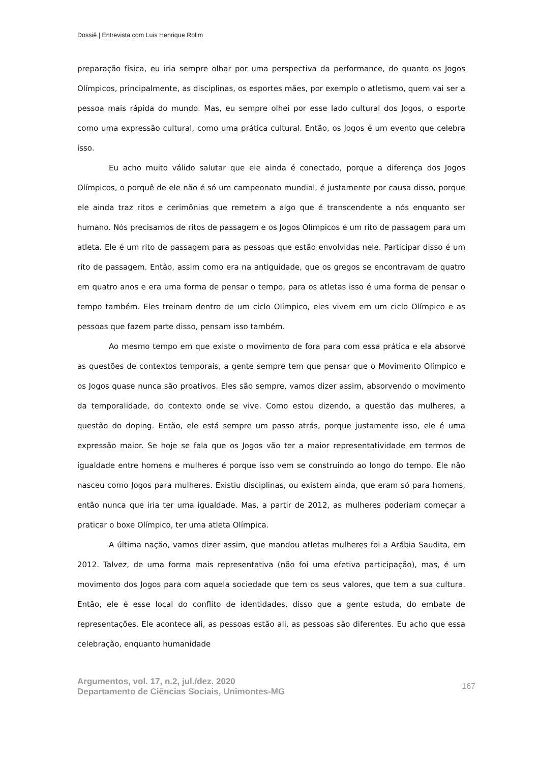Dossiê | Entrevista com Luis Henrique Rolim
preparação física, eu iria sempre olhar por uma perspectiva da performance, do quanto os Jogos Olímpicos, principalmente, as disciplinas, os esportes mães, por exemplo o atletismo, quem vai ser a pessoa mais rápida do mundo. Mas, eu sempre olhei por esse lado cultural dos Jogos, o esporte como uma expressão cultural, como uma prática cultural. Então, os Jogos é um evento que celebra isso.
Eu acho muito válido salutar que ele ainda é conectado, porque a diferença dos Jogos Olímpicos, o porquê de ele não é só um campeonato mundial, é justamente por causa disso, porque ele ainda traz ritos e cerimônias que remetem a algo que é transcendente a nós enquanto ser humano. Nós precisamos de ritos de passagem e os Jogos Olímpicos é um rito de passagem para um atleta. Ele é um rito de passagem para as pessoas que estão envolvidas nele. Participar disso é um rito de passagem. Então, assim como era na antiguidade, que os gregos se encontravam de quatro em quatro anos e era uma forma de pensar o tempo, para os atletas isso é uma forma de pensar o tempo também. Eles treinam dentro de um ciclo Olímpico, eles vivem em um ciclo Olímpico e as pessoas que fazem parte disso, pensam isso também.
Ao mesmo tempo em que existe o movimento de fora para com essa prática e ela absorve as questões de contextos temporais, a gente sempre tem que pensar que o Movimento Olímpico e os Jogos quase nunca são proativos. Eles são sempre, vamos dizer assim, absorvendo o movimento da temporalidade, do contexto onde se vive. Como estou dizendo, a questão das mulheres, a questão do doping. Então, ele está sempre um passo atrás, porque justamente isso, ele é uma expressão maior. Se hoje se fala que os Jogos vão ter a maior representatividade em termos de igualdade entre homens e mulheres é porque isso vem se construindo ao longo do tempo. Ele não nasceu como Jogos para mulheres. Existiu disciplinas, ou existem ainda, que eram só para homens, então nunca que iria ter uma igualdade. Mas, a partir de 2012, as mulheres poderiam começar a praticar o boxe Olímpico, ter uma atleta Olímpica.
A última nação, vamos dizer assim, que mandou atletas mulheres foi a Arábia Saudita, em 2012. Talvez, de uma forma mais representativa (não foi uma efetiva participação), mas, é um movimento dos Jogos para com aquela sociedade que tem os seus valores, que tem a sua cultura. Então, ele é esse local do conflito de identidades, disso que a gente estuda, do embate de representações. Ele acontece ali, as pessoas estão ali, as pessoas são diferentes. Eu acho que essa celebração, enquanto humanidade
Argumentos, vol. 17, n.2, jul./dez. 2020
Departamento de Ciências Sociais, Unimontes-MG 167